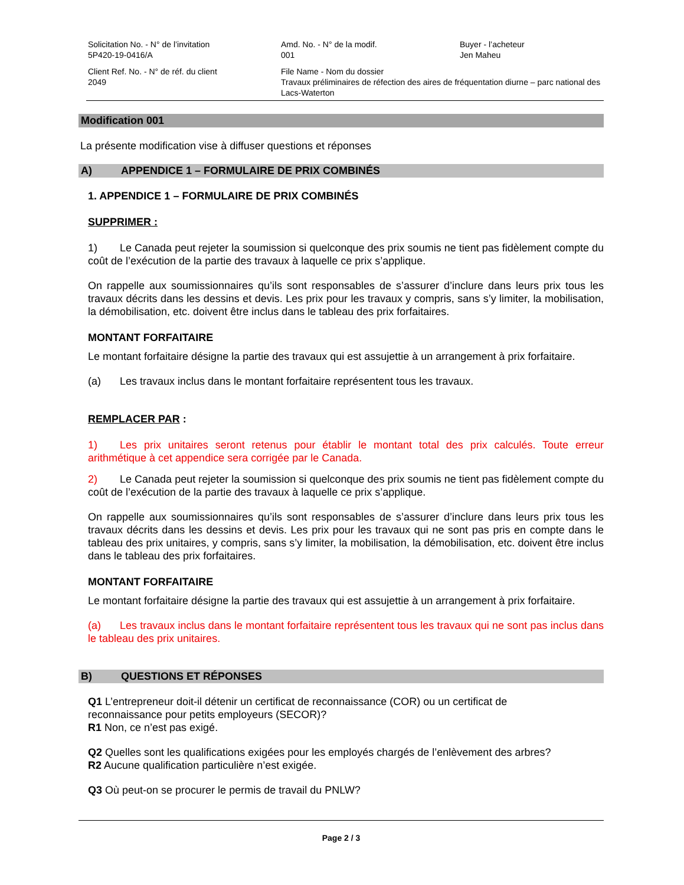Solicitation No. - N° de l’invitation
5P420-19-0416/A
Amd. No. - N° de la modif.
001
Buyer - l’acheteur
Jen Maheu
Client Ref. No. - N° de réf. du client
2049
File Name - Nom du dossier
Travaux préliminaires de réfection des aires de fréquentation diurne – parc national des Lacs-Waterton
Modification 001
La présente modification vise à diffuser questions et réponses
A) APPENDICE 1 – FORMULAIRE DE PRIX COMBINÉS
1. APPENDICE 1 – FORMULAIRE DE PRIX COMBINÉS
SUPPRIMER :
1) Le Canada peut rejeter la soumission si quelconque des prix soumis ne tient pas fidèlement compte du coût de l’exécution de la partie des travaux à laquelle ce prix s’applique.
On rappelle aux soumissionnaires qu’ils sont responsables de s’assurer d’inclure dans leurs prix tous les travaux décrits dans les dessins et devis. Les prix pour les travaux y compris, sans s’y limiter, la mobilisation, la démobilisation, etc. doivent être inclus dans le tableau des prix forfaitaires.
MONTANT FORFAITAIRE
Le montant forfaitaire désigne la partie des travaux qui est assujettie à un arrangement à prix forfaitaire.
(a) Les travaux inclus dans le montant forfaitaire représentent tous les travaux.
REMPLACER PAR :
1) Les prix unitaires seront retenus pour établir le montant total des prix calculés. Toute erreur arithmétique à cet appendice sera corrigée par le Canada.
2) Le Canada peut rejeter la soumission si quelconque des prix soumis ne tient pas fidèlement compte du coût de l’exécution de la partie des travaux à laquelle ce prix s’applique.
On rappelle aux soumissionnaires qu’ils sont responsables de s’assurer d’inclure dans leurs prix tous les travaux décrits dans les dessins et devis. Les prix pour les travaux qui ne sont pas pris en compte dans le tableau des prix unitaires, y compris, sans s’y limiter, la mobilisation, la démobilisation, etc. doivent être inclus dans le tableau des prix forfaitaires.
MONTANT FORFAITAIRE
Le montant forfaitaire désigne la partie des travaux qui est assujettie à un arrangement à prix forfaitaire.
(a) Les travaux inclus dans le montant forfaitaire représentent tous les travaux qui ne sont pas inclus dans le tableau des prix unitaires.
B) QUESTIONS ET RÉPONSES
Q1 L’entrepreneur doit-il détenir un certificat de reconnaissance (COR) ou un certificat de
reconnaissance pour petits employeurs (SECOR)?
R1 Non, ce n’est pas exigé.
Q2 Quelles sont les qualifications exigées pour les employés chargés de l’enlèvement des arbres?
R2 Aucune qualification particulière n’est exigée.
Q3 Où peut-on se procurer le permis de travail du PNLW?
Page 2 / 3